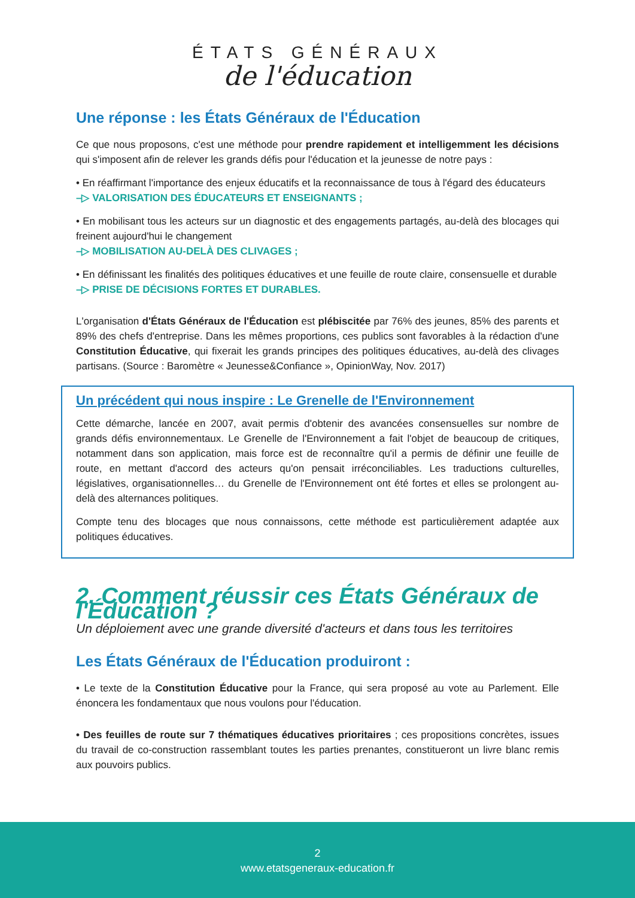ÉTATS GÉNÉRAUX
de l'éducation
Une réponse : les États Généraux de l'Éducation
Ce que nous proposons, c'est une méthode pour prendre rapidement et intelligemment les décisions qui s'imposent afin de relever les grands défis pour l'éducation et la jeunesse de notre pays :
• En réaffirmant l'importance des enjeux éducatifs et la reconnaissance de tous à l'égard des éducateurs
–▷ VALORISATION DES ÉDUCATEURS ET ENSEIGNANTS ;
• En mobilisant tous les acteurs sur un diagnostic et des engagements partagés, au-delà des blocages qui freinent aujourd'hui le changement
–▷ MOBILISATION AU-DELÀ DES CLIVAGES ;
• En définissant les finalités des politiques éducatives et une feuille de route claire, consensuelle et durable
–▷ PRISE DE DÉCISIONS FORTES ET DURABLES.
L'organisation d'États Généraux de l'Éducation est plébiscitée par 76% des jeunes, 85% des parents et 89% des chefs d'entreprise. Dans les mêmes proportions, ces publics sont favorables à la rédaction d'une Constitution Éducative, qui fixerait les grands principes des politiques éducatives, au-delà des clivages partisans. (Source : Baromètre « Jeunesse&Confiance », OpinionWay, Nov. 2017)
Un précédent qui nous inspire : Le Grenelle de l'Environnement
Cette démarche, lancée en 2007, avait permis d'obtenir des avancées consensuelles sur nombre de grands défis environnementaux. Le Grenelle de l'Environnement a fait l'objet de beaucoup de critiques, notamment dans son application, mais force est de reconnaître qu'il a permis de définir une feuille de route, en mettant d'accord des acteurs qu'on pensait irréconciliables. Les traductions culturelles, législatives, organisationnelles… du Grenelle de l'Environnement ont été fortes et elles se prolongent au-delà des alternances politiques.
Compte tenu des blocages que nous connaissons, cette méthode est particulièrement adaptée aux politiques éducatives.
2. Comment réussir ces États Généraux de l'Éducation ?
Un déploiement avec une grande diversité d'acteurs et dans tous les territoires
Les États Généraux de l'Éducation produiront :
• Le texte de la Constitution Éducative pour la France, qui sera proposé au vote au Parlement. Elle énoncera les fondamentaux que nous voulons pour l'éducation.
• Des feuilles de route sur 7 thématiques éducatives prioritaires ; ces propositions concrètes, issues du travail de co-construction rassemblant toutes les parties prenantes, constitueront un livre blanc remis aux pouvoirs publics.
2
www.etatsgeneraux-education.fr